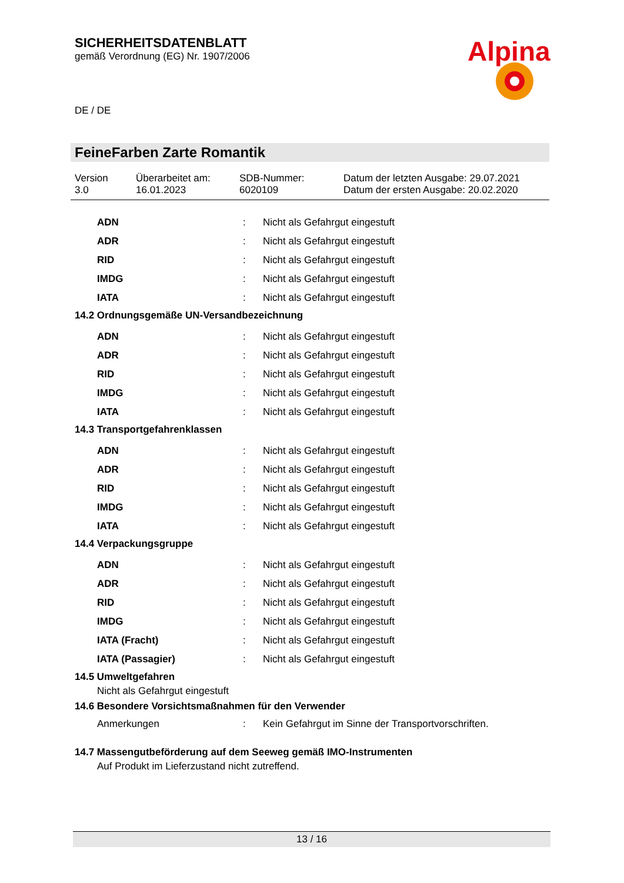Alpina
SICHERHEITSDATENBLATT
gemäß Verordnung (EG) Nr. 1907/2006
DE / DE
FeineFarben Zarte Romantik
Version
3.0
Überarbeitet am:
16.01.2023
SDB-Nummer:
6020109
Datum der letzten Ausgabe: 29.07.2021
Datum der ersten Ausgabe: 20.02.2020
| ADN | : | Nicht als Gefahrgut eingestuft |
| ADR | : | Nicht als Gefahrgut eingestuft |
| RID | : | Nicht als Gefahrgut eingestuft |
| IMDG | : | Nicht als Gefahrgut eingestuft |
| IATA | : | Nicht als Gefahrgut eingestuft |
14.2 Ordnungsgemäße UN-Versandbezeichnung
| ADN | : | Nicht als Gefahrgut eingestuft |
| ADR | : | Nicht als Gefahrgut eingestuft |
| RID | : | Nicht als Gefahrgut eingestuft |
| IMDG | : | Nicht als Gefahrgut eingestuft |
| IATA | : | Nicht als Gefahrgut eingestuft |
14.3 Transportgefahrenklassen
| ADN | : | Nicht als Gefahrgut eingestuft |
| ADR | : | Nicht als Gefahrgut eingestuft |
| RID | : | Nicht als Gefahrgut eingestuft |
| IMDG | : | Nicht als Gefahrgut eingestuft |
| IATA | : | Nicht als Gefahrgut eingestuft |
14.4 Verpackungsgruppe
| ADN | : | Nicht als Gefahrgut eingestuft |
| ADR | : | Nicht als Gefahrgut eingestuft |
| RID | : | Nicht als Gefahrgut eingestuft |
| IMDG | : | Nicht als Gefahrgut eingestuft |
| IATA (Fracht) | : | Nicht als Gefahrgut eingestuft |
| IATA (Passagier) | : | Nicht als Gefahrgut eingestuft |
14.5 Umweltgefahren
Nicht als Gefahrgut eingestuft
14.6 Besondere Vorsichtsmaßnahmen für den Verwender
| Anmerkungen | : | Kein Gefahrgut im Sinne der Transportvorschriften. |
14.7 Massengutbeförderung auf dem Seeweg gemäß IMO-Instrumenten
Auf Produkt im Lieferzustand nicht zutreffend.
13 / 16